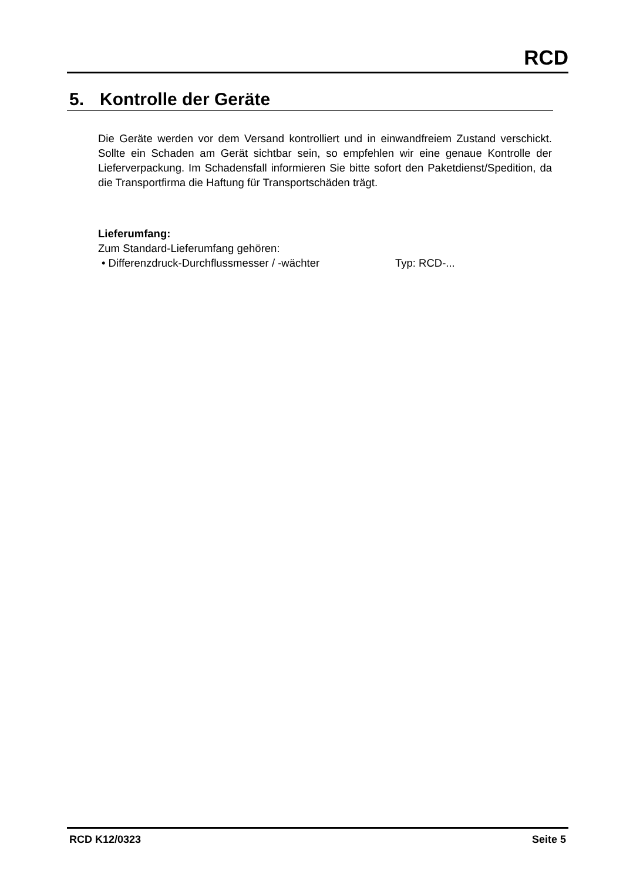RCD
5. Kontrolle der Geräte
Die Geräte werden vor dem Versand kontrolliert und in einwandfreiem Zustand verschickt. Sollte ein Schaden am Gerät sichtbar sein, so empfehlen wir eine genaue Kontrolle der Lieferverpackung. Im Schadensfall informieren Sie bitte sofort den Paketdienst/Spedition, da die Transportfirma die Haftung für Transportschäden trägt.
Lieferumfang:
Zum Standard-Lieferumfang gehören:
• Differenzdruck-Durchflussmesser / -wächter Typ: RCD-...
RCD K12/0323 Seite 5